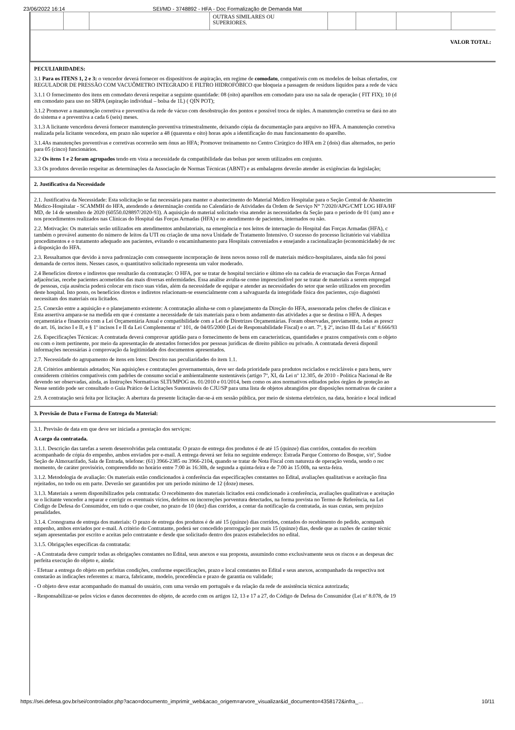23/06/2022 16:14 SEI/MD - 3748892 - HFA - Doc Formalização de Demanda Mat
| | | | OUTRAS SIMILARES OU SUPERIORES. | | | | |
| VALOR TOTAL: | | | | | | | |
PECULIARIDADES:
3.1 Para os ITENS 1, 2 e 3: o vencedor deverá fornecer os dispositivos de aspiração, em regime de comodato, compatíveis com os modelos de bolsas ofertados, cor
REGULADOR DE PRESSÃO COM VACUÔMETRO INTEGRADO E FILTRO HIDROFÓBICO que bloqueia a passagem de resíduos líquidos para a rede de vácu
3.1.1 O fornecimento dos itens em comodato deverá respeitar a seguinte quantidade: 08 (oito) aparelhos em comodato para uso na sala de operação ( FIT FIX); 10 (d
em comodato para uso no SRPA (aspiração individual – bolsa de 1L) ( QIN POT);
3.1.2 Promover a manutenção corretiva e preventiva da rede de vácuo com desobstrução dos pontos e possível troca de niples. A manutenção corretiva se dará no ato
do sistema e a preventiva a cada 6 (seis) meses.
3.1.3 A licitante vencedora deverá fornecer manutenção preventiva trimestralmente, deixando cópia da documentação para arquivo no HFA. A manutenção corretiva
realizada pela licitante vencedora, em prazo não superior a 48 (quarenta e oito) horas após a identificação do mau funcionamento do aparelho.
3.1.4As manutenções preventivas e corretivas ocorrerão sem ônus ao HFA; Promover treinamento no Centro Cirúrgico do HFA em 2 (dois) dias alternados, no perío
para 05 (cinco) funcionários.
3.2 Os itens 1 e 2 foram agrupados tendo em vista a necessidade da compatibilidade das bolsas por serem utilizados em conjunto.
3.3 Os produtos deverão respeitar as determinações da Associação de Normas Técnicas (ABNT) e as embalagens deverão atender às exigências da legislação;
2. Justificativa da Necessidade
2.1. Justificativa da Necessidade: Esta solicitação se faz necessária para manter o abastecimento do Material Médico Hospitalar para o Seção Central de Abastecim
Médico-Hospitalar - SCAMMH do HFA, atendendo a determinação contida no Calendário de Atividades da Ordem de Serviço N° 7/2020/APG/CMT LOG HFA/HF
MD, de 14 de setembro de 2020 (60550.028897/2020-93). A aquisição do material solicitado visa atender às necessidades da Seção para o período de 01 (um) ano e
nos procedimentos realizados nas Clínicas do Hospital das Forças Armadas (HFA) e no atendimento de pacientes, internados ou não.
2.2. Motivação: Os materiais serão utilizados em atendimentos ambulatoriais, na emergência e nos leitos de internação do Hospital das Forças Armadas (HFA), c
também o provável aumento do número de leitos da UTI ou criação de uma nova Unidade de Tratamento Intensivo. O sucesso do processo licitatório vai viabiliza
procedimentos e o tratamento adequado aos pacientes, evitando o encaminhamento para Hospitais conveniados e ensejando a racionalização (economicidade) de rec
à disposição do HFA.
2.3. Ressaltamos que devido à nova padronização com consequente incorporação de itens novos nosso roll de materiais médico-hospitalares, ainda não foi possí
demanda de certos itens. Nesses casos, o quantitativo solicitado representa um valor moderado.
2.4 Benefícios diretos e indiretos que resultarão da contratação: O HFA, por se tratar de hospital terciário e último elo na cadeia de evacuação das Forças Armad
adjacências, recebe pacientes acometidos das mais diversas enfermidades. Essa análise avulta-se como imprescindível por se tratar de materiais a serem empregad
de pessoas, cuja ausência poderá colocar em risco suas vidas, além da necessidade de equipar e atender as necessidades do setor que serão utilizados em procedim
deste hospital. Isto posto, os benefícios diretos e indiretos relacionam-se essencialmente com a salvaguarda da integridade física dos pacientes, cujo diagnósti
necessitam dos materiais ora licitados.
2.5. Conexão entre a aquisição e o planejamento existente: A contratação alinha-se com o planejamento da Direção do HFA, assessorada pelos chefes de clínicas e
Esta assertiva ampara-se na medida em que é constante a necessidade de tais materiais para o bom andamento das atividades a que se destina o HFA. A despes
orçamentária e financeira com a Lei Orçamentária Anual e compatibilidade com a Lei de Diretrizes Orçamentárias. Foram observadas, previamente, todas as prescr
do art. 16, inciso I e II, e § 1º incisos I e II da Lei Complementar nº 101, de 04/05/2000 (Lei de Responsabilidade Fiscal) e o art. 7º, § 2º, inciso III da Lei nº 8.666/93
2.6. Especificações Técnicas: A contratada deverá comprovar aptidão para o fornecimento de bens em características, quantidades e prazos compatíveis com o objeto
ou com o item pertinente, por meio da apresentação de atestados fornecidos por pessoas jurídicas de direito público ou privado. A contratada deverá disponil
informações necessárias à comprovação da legitimidade dos documentos apresentados.
2.7. Necessidade do agrupamento de itens em lotes: Descrito nas peculiaridades do item 1.1.
2.8. Critérios ambientais adotados; Nas aquisições e contratações governamentais, deve ser dada prioridade para produtos reciclados e recicláveis e para bens, serv
considerem critérios compatíveis com padrões de consumo social e ambientalmente sustentáveis (artigo 7º, XI, da Lei nº 12.305, de 2010 - Política Nacional de Re
devendo ser observadas, ainda, as Instruções Normativas SLTI/MPOG ns. 01/2010 e 01/2014, bem como os atos normativos editados pelos órgãos de proteção ao
Nesse sentido pode ser consultado o Guia Prático de Licitações Sustentáveis do CJU/SP para uma lista de objetos abrangidos por disposições normativas de caráter a
2.9. A contratação será feita por licitação: A abertura da presente licitação dar-se-á em sessão pública, por meio de sistema eletrônico, na data, horário e local indicad
3. Previsão de Data e Forma de Entrega do Material:
3.1. Previsão de data em que deve ser iniciada a prestação dos serviços:
A cargo da contratada.
3.1.1. Descrição das tarefas a serem desenvolvidas pela contratada: O prazo de entrega dos produtos é de até 15 (quinze) dias corridos, contados do recebim
acompanhado de cópia do empenho, ambos enviados por e-mail. A entrega deverá ser feita no seguinte endereço: Estrada Parque Contorno do Bosque, s/nº, Sudoe
Seção de Almoxarifado, Sala de Entrada, telefone: (61) 3966-2385 ou 3966-2104, quando se tratar de Nota Fiscal com natureza de operação venda, sendo o rec
momento, de caráter provisório, compreendido no horário entre 7:00 às 16:30h, de segunda a quinta-feira e de 7:00 às 15:00h, na sexta-feira.
3.1.2. Metodologia de avaliação: Os materiais estão condicionados à conferência das especificações constantes no Edital, avaliações qualitativas e aceitação fina
rejeitados, no todo ou em parte. Deverão ser garantidos por um período mínimo de 12 (doze) meses.
3.1.3. Materiais a serem disponibilizados pela contratada: O recebimento dos materiais licitados está condicionado à conferência, avaliações qualitativas e aceitação
se o licitante vencedor a reparar e corrigir os eventuais vícios, defeitos ou incorreções porventura detectados, na forma prevista no Termo de Referência, na Lei
Código de Defesa do Consumidor, em tudo o que couber, no prazo de 10 (dez) dias corridos, a contar da notificação da contratada, às suas custas, sem prejuízo
penalidades.
3.1.4. Cronograma de entrega dos materiais: O prazo de entrega dos produtos é de até 15 (quinze) dias corridos, contados do recebimento do pedido, acompanh
empenho, ambos enviados por e-mail. A critério do Contratante, poderá ser concedido prorrogação por mais 15 (quinze) dias, desde que as razões de caráter técnic
sejam apresentadas por escrito e aceitas pelo contratante e desde que solicitado dentro dos prazos estabelecidos no edital.
3.1.5. Obrigações específicas da contratada:
- A Contratada deve cumprir todas as obrigações constantes no Edital, seus anexos e sua proposta, assumindo como exclusivamente seus os riscos e as despesas dec
perfeita execução do objeto e, ainda:
- Efetuar a entrega do objeto em perfeitas condições, conforme especificações, prazo e local constantes no Edital e seus anexos, acompanhado da respectiva not
constarão as indicações referentes a: marca, fabricante, modelo, procedência e prazo de garantia ou validade;
- O objeto deve estar acompanhado do manual do usuário, com uma versão em português e da relação da rede de assistência técnica autorizada;
- Responsabilizar-se pelos vícios e danos decorrentes do objeto, de acordo com os artigos 12, 13 e 17 a 27, do Código de Defesa do Consumidor (Lei nº 8.078, de 19
https://sei.defesa.gov.br/sei/controlador.php?acao=documento_imprimir_web&acao_origem=arvore_visualizar&id_documento=4358172&infra_… 10/11